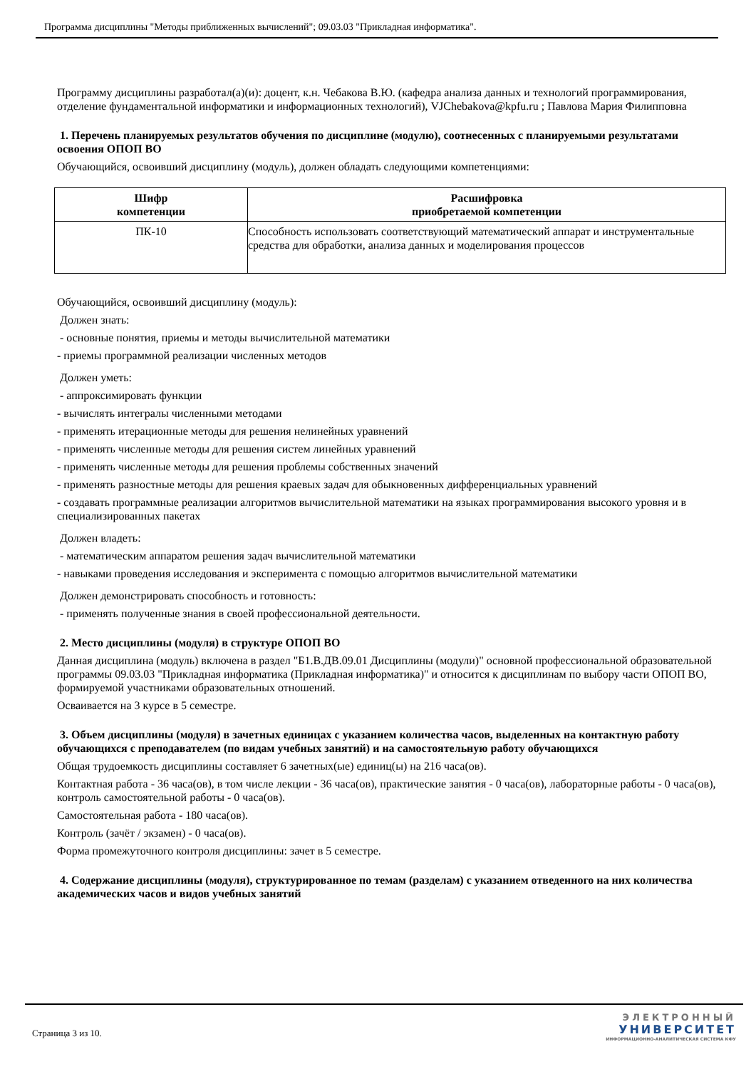Программа дисциплины "Методы приближенных вычислений"; 09.03.03 "Прикладная информатика".
Программу дисциплины разработал(а)(и): доцент, к.н. Чебакова В.Ю. (кафедра анализа данных и технологий программирования, отделение фундаментальной информатики и информационных технологий), VJChebakova@kpfu.ru ; Павлова Мария Филипповна
1. Перечень планируемых результатов обучения по дисциплине (модулю), соотнесенных с планируемыми результатами освоения ОПОП ВО
Обучающийся, освоивший дисциплину (модуль), должен обладать следующими компетенциями:
| Шифр компетенции | Расшифровка приобретаемой компетенции |
| --- | --- |
| ПК-10 | Способность использовать соответствующий математический аппарат и инструментальные средства для обработки, анализа данных и моделирования процессов |
Обучающийся, освоивший дисциплину (модуль):
Должен знать:
- основные понятия, приемы и методы вычислительной математики
- приемы программной реализации численных методов
Должен уметь:
- аппроксимировать функции
- вычислять интегралы численными методами
- применять итерационные методы для решения нелинейных уравнений
- применять численные методы для решения систем линейных уравнений
- применять численные методы для решения проблемы собственных значений
- применять разностные методы для решения краевых задач для обыкновенных дифференциальных уравнений
- создавать программные реализации алгоритмов вычислительной математики на языках программирования высокого уровня и в специализированных пакетах
Должен владеть:
- математическим аппаратом решения задач вычислительной математики
- навыками проведения исследования и эксперимента с помощью алгоритмов вычислительной математики
Должен демонстрировать способность и готовность:
- применять полученные знания в своей профессиональной деятельности.
2. Место дисциплины (модуля) в структуре ОПОП ВО
Данная дисциплина (модуль) включена в раздел "Б1.В.ДВ.09.01 Дисциплины (модули)" основной профессиональной образовательной программы 09.03.03 "Прикладная информатика (Прикладная информатика)" и относится к дисциплинам по выбору части ОПОП ВО, формируемой участниками образовательных отношений.
Осваивается на 3 курсе в 5 семестре.
3. Объем дисциплины (модуля) в зачетных единицах с указанием количества часов, выделенных на контактную работу обучающихся с преподавателем (по видам учебных занятий) и на самостоятельную работу обучающихся
Общая трудоемкость дисциплины составляет 6 зачетных(ые) единиц(ы) на 216 часа(ов).
Контактная работа - 36 часа(ов), в том числе лекции - 36 часа(ов), практические занятия - 0 часа(ов), лабораторные работы - 0 часа(ов), контроль самостоятельной работы - 0 часа(ов).
Самостоятельная работа - 180 часа(ов).
Контроль (зачёт / экзамен) - 0 часа(ов).
Форма промежуточного контроля дисциплины: зачет в 5 семестре.
4. Содержание дисциплины (модуля), структурированное по темам (разделам) с указанием отведенного на них количества академических часов и видов учебных занятий
Страница 3 из 10.
ЭЛЕКТРОННЫЙ
УНИВЕРСИТЕТ
ИНФОРМАЦИОННО-АНАЛИТИЧЕСКАЯ СИСТЕМА КФУ